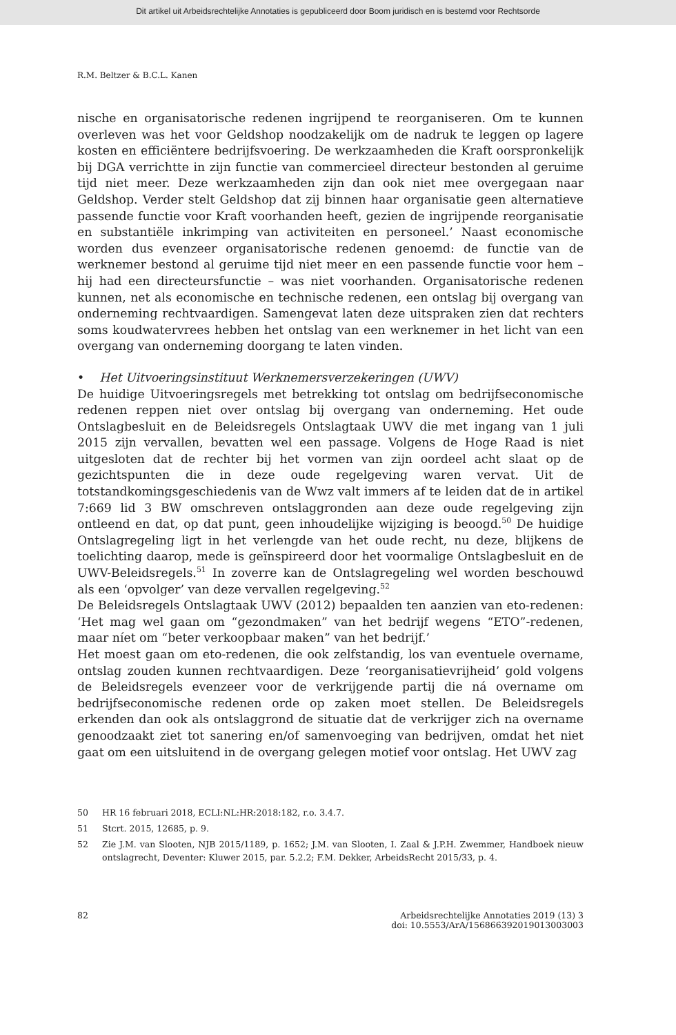Dit artikel uit Arbeidsrechtelijke Annotaties is gepubliceerd door Boom juridisch en is bestemd voor Rechtsorde
R.M. Beltzer & B.C.L. Kanen
nische en organisatorische redenen ingrijpend te reorganiseren. Om te kunnen overleven was het voor Geldshop noodzakelijk om de nadruk te leggen op lagere kosten en efficiëntere bedrijfsvoering. De werkzaamheden die Kraft oorspronkelijk bij DGA verrichtte in zijn functie van commercieel directeur bestonden al geruime tijd niet meer. Deze werkzaamheden zijn dan ook niet mee overgegaan naar Geldshop. Verder stelt Geldshop dat zij binnen haar organisatie geen alternatieve passende functie voor Kraft voorhanden heeft, gezien de ingrijpende reorganisatie en substantiële inkrimping van activiteiten en personeel.’ Naast economische worden dus evenzeer organisatorische redenen genoemd: de functie van de werknemer bestond al geruime tijd niet meer en een passende functie voor hem – hij had een directeursfunctie – was niet voorhanden. Organisatorische redenen kunnen, net als economische en technische redenen, een ontslag bij overgang van onderneming rechtvaardigen. Samengevat laten deze uitspraken zien dat rechters soms koudwatervrees hebben het ontslag van een werknemer in het licht van een overgang van onderneming doorgang te laten vinden.
• Het Uitvoeringsinstituut Werknemersverzekeringen (UWV)
De huidige Uitvoeringsregels met betrekking tot ontslag om bedrijfseconomische redenen reppen niet over ontslag bij overgang van onderneming. Het oude Ontslagbesluit en de Beleidsregels Ontslagtaak UWV die met ingang van 1 juli 2015 zijn vervallen, bevatten wel een passage. Volgens de Hoge Raad is niet uitgesloten dat de rechter bij het vormen van zijn oordeel acht slaat op de gezichtspunten die in deze oude regelgeving waren vervat. Uit de totstandkomingsgeschiedenis van de Wwz valt immers af te leiden dat de in artikel 7:669 lid 3 BW omschreven ontslaggronden aan deze oude regelgeving zijn ontleend en dat, op dat punt, geen inhoudelijke wijziging is beoogd.<sup>50</sup> De huidige Ontslagregeling ligt in het verlengde van het oude recht, nu deze, blijkens de toelichting daarop, mede is geïnspireerd door het voormalige Ontslagbesluit en de UWV-Beleidsregels.<sup>51</sup> In zoverre kan de Ontslagregeling wel worden beschouwd als een ‘opvolger’ van deze vervallen regelgeving.<sup>52</sup>
De Beleidsregels Ontslagtaak UWV (2012) bepaalden ten aanzien van eto-redenen: ‘Het mag wel gaan om “gezondmaken” van het bedrijf wegens “ETO”-redenen, maar níet om “beter verkoopbaar maken” van het bedrijf.’
Het moest gaan om eto-redenen, die ook zelfstandig, los van eventuele overname, ontslag zouden kunnen rechtvaardigen. Deze ‘reorganisatievrijheid’ gold volgens de Beleidsregels evenzeer voor de verkrijgende partij die ná overname om bedrijfseconomische redenen orde op zaken moet stellen. De Beleidsregels erkenden dan ook als ontslaggrond de situatie dat de verkrijger zich na overname genoodzaakt ziet tot sanering en/of samenvoeging van bedrijven, omdat het niet gaat om een uitsluitend in de overgang gelegen motief voor ontslag. Het UWV zag
50 HR 16 februari 2018, ECLI:NL:HR:2018:182, r.o. 3.4.7.
51 Stcrt. 2015, 12685, p. 9.
52 Zie J.M. van Slooten, NJB 2015/1189, p. 1652; J.M. van Slooten, I. Zaal & J.P.H. Zwemmer, Handboek nieuw ontslagrecht, Deventer: Kluwer 2015, par. 5.2.2; F.M. Dekker, ArbeidsRecht 2015/33, p. 4.
82 Arbeidsrechtelijke Annotaties 2019 (13) 3
doi: 10.5553/ArA/156866392019013003003